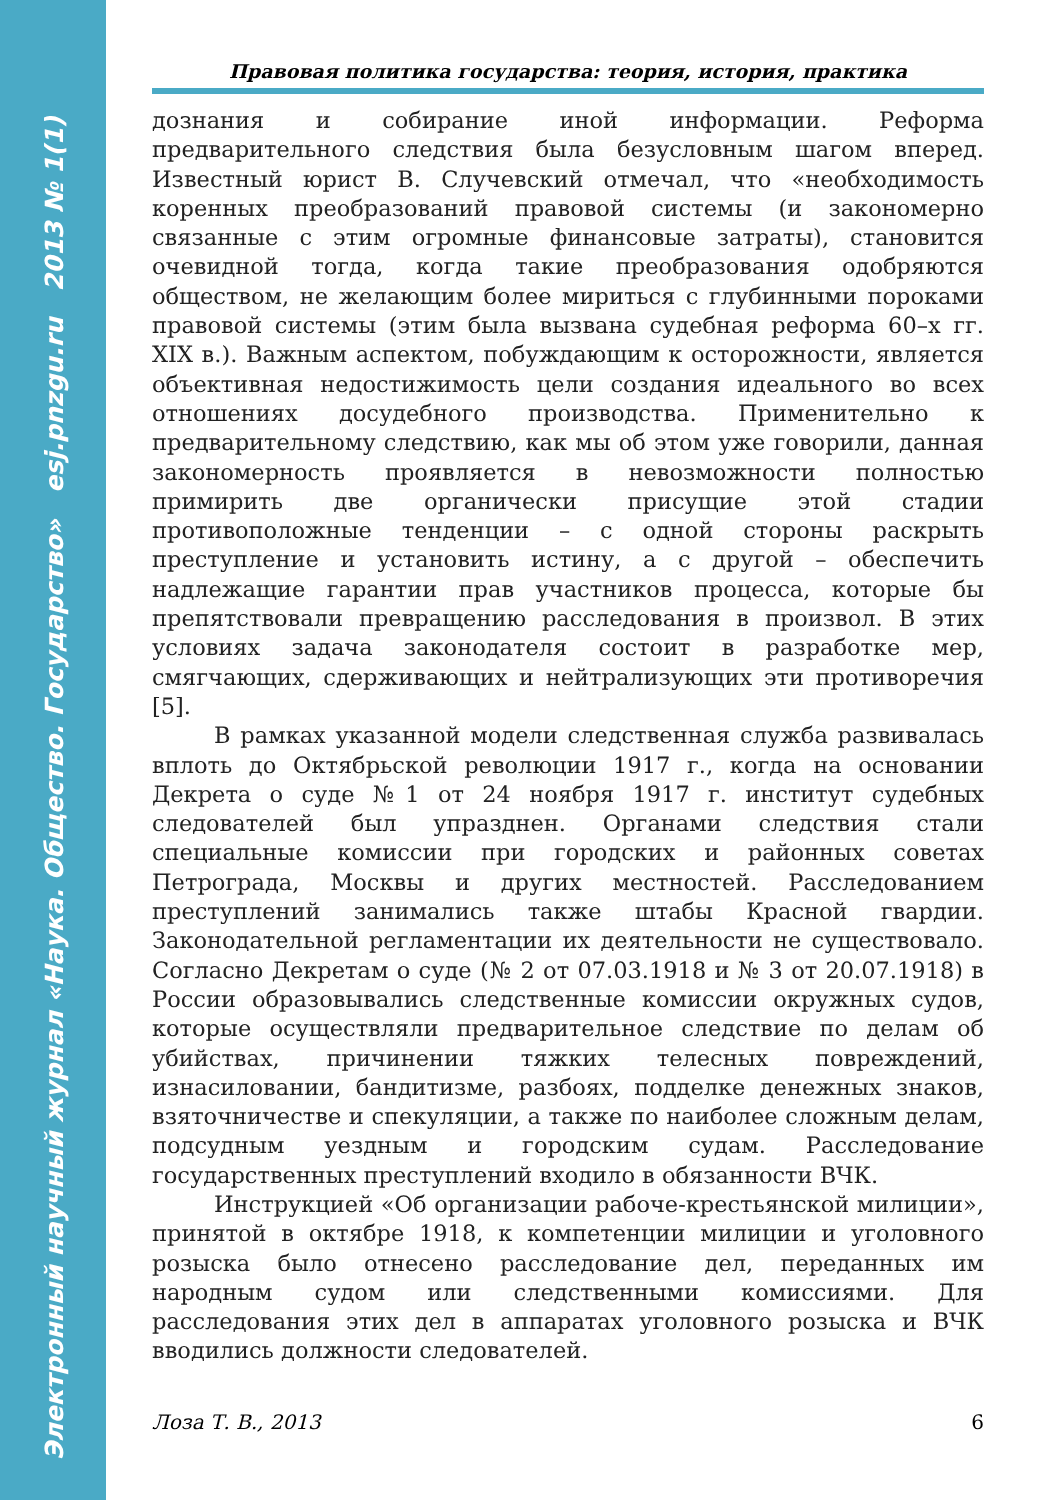Электронный научный журнал «Наука. Общество. Государство» esj.pnzgu.ru 2013 № 1(1)
Правовая политика государства: теория, история, практика
дознания и собирание иной информации. Реформа предварительного следствия была безусловным шагом вперед. Известный юрист В. Случевский отмечал, что «необходимость коренных преобразований правовой системы (и закономерно связанные с этим огромные финансовые затраты), становится очевидной тогда, когда такие преобразования одобряются обществом, не желающим более мириться с глубинными пороками правовой системы (этим была вызвана судебная реформа 60–х гг. XIX в.). Важным аспектом, побуждающим к осторожности, является объективная недостижимость цели создания идеального во всех отношениях досудебного производства. Применительно к предварительному следствию, как мы об этом уже говорили, данная закономерность проявляется в невозможности полностью примирить две органически присущие этой стадии противоположные тенденции – с одной стороны раскрыть преступление и установить истину, а с другой – обеспечить надлежащие гарантии прав участников процесса, которые бы препятствовали превращению расследования в произвол. В этих условиях задача законодателя состоит в разработке мер, смягчающих, сдерживающих и нейтрализующих эти противоречия [5].
В рамках указанной модели следственная служба развивалась вплоть до Октябрьской революции 1917 г., когда на основании Декрета о суде №1 от 24 ноября 1917 г. институт судебных следователей был упразднен. Органами следствия стали специальные комиссии при городских и районных советах Петрограда, Москвы и других местностей. Расследованием преступлений занимались также штабы Красной гвардии. Законодательной регламентации их деятельности не существовало. Согласно Декретам о суде (№ 2 от 07.03.1918 и № 3 от 20.07.1918) в России образовывались следственные комиссии окружных судов, которые осуществляли предварительное следствие по делам об убийствах, причинении тяжких телесных повреждений, изнасиловании, бандитизме, разбоях, подделке денежных знаков, взяточничестве и спекуляции, а также по наиболее сложным делам, подсудным уездным и городским судам. Расследование государственных преступлений входило в обязанности ВЧК.
Инструкцией «Об организации рабоче-крестьянской милиции», принятой в октябре 1918, к компетенции милиции и уголовного розыска было отнесено расследование дел, переданных им народным судом или следственными комиссиями. Для расследования этих дел в аппаратах уголовного розыска и ВЧК вводились должности следователей.
Лоза Т. В., 2013 6